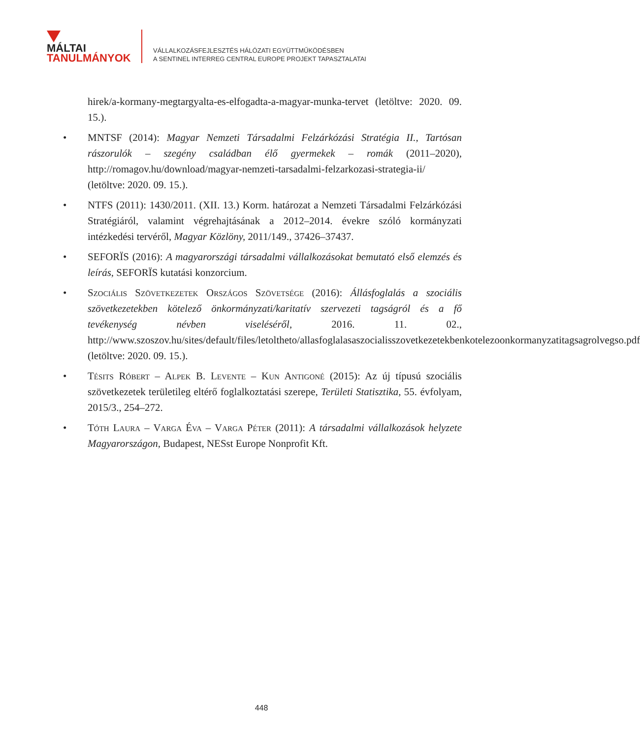MÁLTAI
TANULMÁNYOK
VÁLLALKOZÁSFEJLESZTÉS HÁLÓZATI EGYÜTTMŰKÖDÉSBEN
A SENTINEL INTERREG CENTRAL EUROPE PROJEKT TAPASZTALATAI
hirek/a-kormany-megtargyalta-es-elfogadta-a-magyar-munka-tervet (letöltve: 2020. 09. 15.).
• MNTSF (2014): Magyar Nemzeti Társadalmi Felzárkózási Stratégia II., Tartósan rászorulók – szegény családban élő gyermekek – romák (2011–2020), http://romagov.hu/download/magyar-nemzeti-tarsadalmi-felzarkozasi-strategia-ii/ (letöltve: 2020. 09. 15.).
• NTFS (2011): 1430/2011. (XII. 13.) Korm. határozat a Nemzeti Társadalmi Felzárkózási Stratégiáról, valamint végrehajtásának a 2012–2014. évekre szóló kormányzati intézkedési tervéről, Magyar Közlöny, 2011/149., 37426–37437.
• SEFORÏS (2016): A magyarországi társadalmi vállalkozásokat bemutató első elemzés és leírás, SEFORÏS kutatási konzorcium.
• Szociális Szövetkezetek Országos Szövetsége (2016): Állásfoglalás a szociális szövetkezetekben kötelező önkormányzati/karitatív szervezeti tagságról és a fő tevékenység névben viseléséről, 2016. 11. 02., http://www.szoszov.hu/sites/default/files/letoltheto/allasfoglalasaszocialisszovetkezetekbenkotelezoonkormanyzatitagsagrolvegso.pdf (letöltve: 2020. 09. 15.).
• Tésits Róbert – Alpek B. Levente – Kun Antigoné (2015): Az új típusú szociális szövetkezetek területileg eltérő foglalkoztatási szerepe, Területi Statisztika, 55. évfolyam, 2015/3., 254–272.
• Tóth Laura – Varga Éva – Varga Péter (2011): A társadalmi vállalkozások helyzete Magyarországon, Budapest, NESst Europe Nonprofit Kft.
448